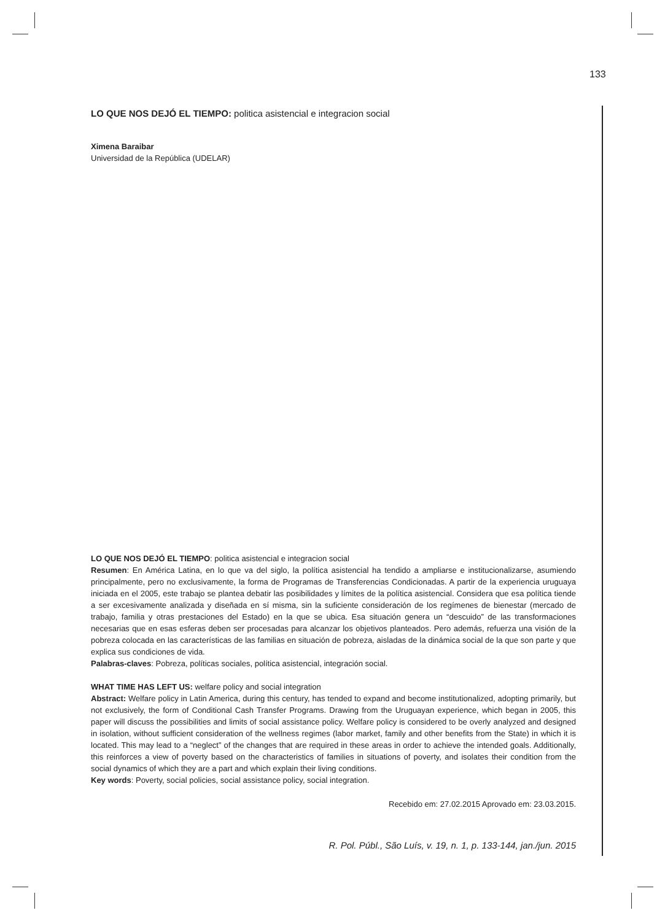133
LO QUE NOS DEJÓ EL TIEMPO: politica asistencial e integracion social
Ximena Baraibar
Universidad de la República (UDELAR)
LO QUE NOS DEJÓ EL TIEMPO: politica asistencial e integracion social
Resumen: En América Latina, en lo que va del siglo, la política asistencial ha tendido a ampliarse e institucionalizarse, asumiendo principalmente, pero no exclusivamente, la forma de Programas de Transferencias Condicionadas. A partir de la experiencia uruguaya iniciada en el 2005, este trabajo se plantea debatir las posibilidades y límites de la política asistencial. Considera que esa política tiende a ser excesivamente analizada y diseñada en sí misma, sin la suficiente consideración de los regímenes de bienestar (mercado de trabajo, familia y otras prestaciones del Estado) en la que se ubica. Esa situación genera un “descuido” de las transformaciones necesarias que en esas esferas deben ser procesadas para alcanzar los objetivos planteados. Pero además, refuerza una visión de la pobreza colocada en las características de las familias en situación de pobreza, aisladas de la dinámica social de la que son parte y que explica sus condiciones de vida.
Palabras-claves: Pobreza, políticas sociales, política asistencial, integración social.
WHAT TIME HAS LEFT US: welfare policy and social integration
Abstract: Welfare policy in Latin America, during this century, has tended to expand and become institutionalized, adopting primarily, but not exclusively, the form of Conditional Cash Transfer Programs. Drawing from the Uruguayan experience, which began in 2005, this paper will discuss the possibilities and limits of social assistance policy. Welfare policy is considered to be overly analyzed and designed in isolation, without sufficient consideration of the wellness regimes (labor market, family and other benefits from the State) in which it is located. This may lead to a “neglect” of the changes that are required in these areas in order to achieve the intended goals. Additionally, this reinforces a view of poverty based on the characteristics of families in situations of poverty, and isolates their condition from the social dynamics of which they are a part and which explain their living conditions.
Key words: Poverty, social policies, social assistance policy, social integration.
Recebido em: 27.02.2015 Aprovado em: 23.03.2015.
R. Pol. Públ., São Luís, v. 19, n. 1, p. 133-144, jan./jun. 2015